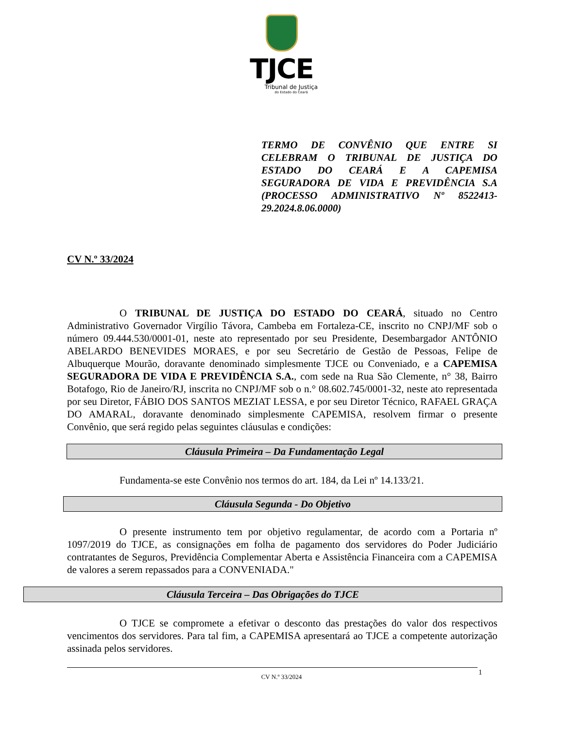TJCE
Tribunal de Justiça
do Estado do Ceará
TERMO DE CONVÊNIO QUE ENTRE SI CELEBRAM O TRIBUNAL DE JUSTIÇA DO ESTADO DO CEARÁ E A CAPEMISA SEGURADORA DE VIDA E PREVIDÊNCIA S.A (PROCESSO ADMINISTRATIVO Nº 8522413-29.2024.8.06.0000)
CV N.º 33/2024
O TRIBUNAL DE JUSTIÇA DO ESTADO DO CEARÁ, situado no Centro Administrativo Governador Virgílio Távora, Cambeba em Fortaleza-CE, inscrito no CNPJ/MF sob o número 09.444.530/0001-01, neste ato representado por seu Presidente, Desembargador ANTÔNIO ABELARDO BENEVIDES MORAES, e por seu Secretário de Gestão de Pessoas, Felipe de Albuquerque Mourão, doravante denominado simplesmente TJCE ou Conveniado, e a CAPEMISA SEGURADORA DE VIDA E PREVIDÊNCIA S.A., com sede na Rua São Clemente, n° 38, Bairro Botafogo, Rio de Janeiro/RJ, inscrita no CNPJ/MF sob o n.° 08.602.745/0001-32, neste ato representada por seu Diretor, FÁBIO DOS SANTOS MEZIAT LESSA, e por seu Diretor Técnico, RAFAEL GRAÇA DO AMARAL, doravante denominado simplesmente CAPEMISA, resolvem firmar o presente Convênio, que será regido pelas seguintes cláusulas e condições:
Cláusula Primeira – Da Fundamentação Legal
Fundamenta-se este Convênio nos termos do art. 184, da Lei nº 14.133/21.
Cláusula Segunda - Do Objetivo
O presente instrumento tem por objetivo regulamentar, de acordo com a Portaria nº 1097/2019 do TJCE, as consignações em folha de pagamento dos servidores do Poder Judiciário contratantes de Seguros, Previdência Complementar Aberta e Assistência Financeira com a CAPEMISA de valores a serem repassados para a CONVENIADA."
Cláusula Terceira – Das Obrigações do TJCE
O TJCE se compromete a efetivar o desconto das prestações do valor dos respectivos vencimentos dos servidores. Para tal fim, a CAPEMISA apresentará ao TJCE a competente autorização assinada pelos servidores.
CV N.º 33/2024 1